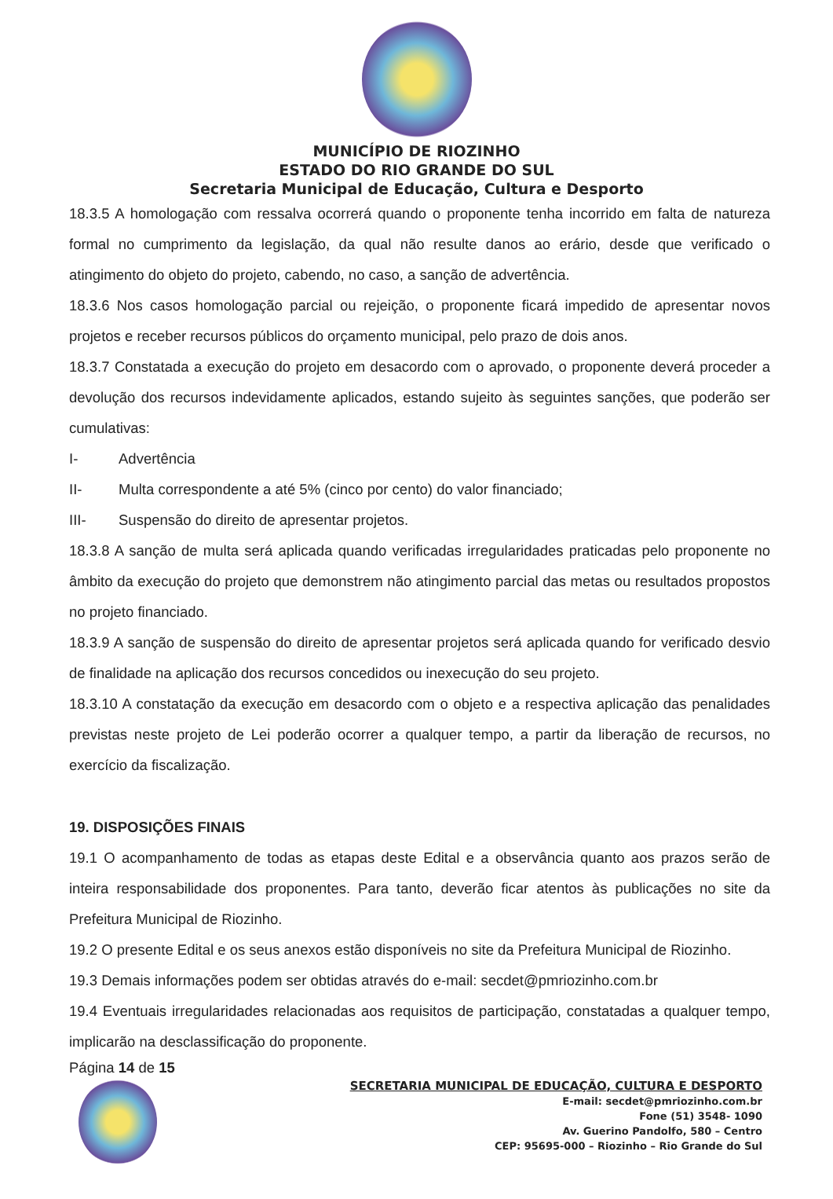MUNICÍPIO DE RIOZINHO
ESTADO DO RIO GRANDE DO SUL
Secretaria Municipal de Educação, Cultura e Desporto
18.3.5 A homologação com ressalva ocorrerá quando o proponente tenha incorrido em falta de natureza formal no cumprimento da legislação, da qual não resulte danos ao erário, desde que verificado o atingimento do objeto do projeto, cabendo, no caso, a sanção de advertência.
18.3.6 Nos casos homologação parcial ou rejeição, o proponente ficará impedido de apresentar novos projetos e receber recursos públicos do orçamento municipal, pelo prazo de dois anos.
18.3.7 Constatada a execução do projeto em desacordo com o aprovado, o proponente deverá proceder a devolução dos recursos indevidamente aplicados, estando sujeito às seguintes sanções, que poderão ser cumulativas:
I- Advertência
II- Multa correspondente a até 5% (cinco por cento) do valor financiado;
III- Suspensão do direito de apresentar projetos.
18.3.8 A sanção de multa será aplicada quando verificadas irregularidades praticadas pelo proponente no âmbito da execução do projeto que demonstrem não atingimento parcial das metas ou resultados propostos no projeto financiado.
18.3.9 A sanção de suspensão do direito de apresentar projetos será aplicada quando for verificado desvio de finalidade na aplicação dos recursos concedidos ou inexecução do seu projeto.
18.3.10 A constatação da execução em desacordo com o objeto e a respectiva aplicação das penalidades previstas neste projeto de Lei poderão ocorrer a qualquer tempo, a partir da liberação de recursos, no exercício da fiscalização.
19. DISPOSIÇÕES FINAIS
19.1 O acompanhamento de todas as etapas deste Edital e a observância quanto aos prazos serão de inteira responsabilidade dos proponentes. Para tanto, deverão ficar atentos às publicações no site da Prefeitura Municipal de Riozinho.
19.2 O presente Edital e os seus anexos estão disponíveis no site da Prefeitura Municipal de Riozinho.
19.3 Demais informações podem ser obtidas através do e-mail: secdet@pmriozinho.com.br
19.4 Eventuais irregularidades relacionadas aos requisitos de participação, constatadas a qualquer tempo, implicarão na desclassificação do proponente.
Página 14 de 15
SECRETARIA MUNICIPAL DE EDUCAÇÃO, CULTURA E DESPORTO
E-mail: secdet@pmriozinho.com.br
Fone (51) 3548- 1090
Av. Guerino Pandolfo, 580 – Centro
CEP: 95695-000 – Riozinho – Rio Grande do Sul